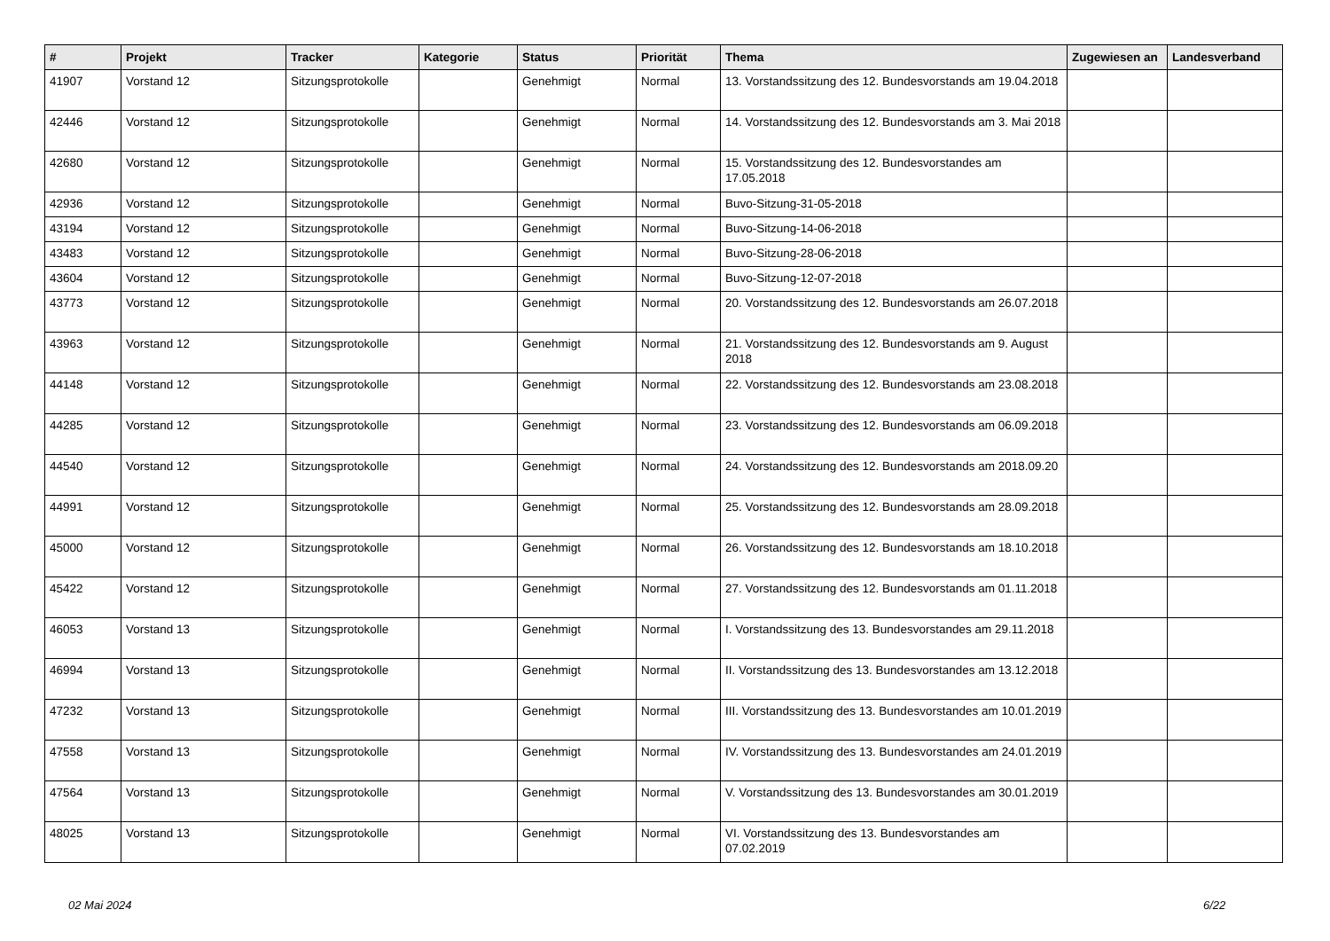| # | Projekt | Tracker | Kategorie | Status | Priorität | Thema | Zugewiesen an | Landesverband |
| --- | --- | --- | --- | --- | --- | --- | --- | --- |
| 41907 | Vorstand 12 | Sitzungsprotokolle | | Genehmigt | Normal | 13. Vorstandssitzung des 12. Bundesvorstands am 19.04.2018 | | |
| 42446 | Vorstand 12 | Sitzungsprotokolle | | Genehmigt | Normal | 14. Vorstandssitzung des 12. Bundesvorstands am 3. Mai 2018 | | |
| 42680 | Vorstand 12 | Sitzungsprotokolle | | Genehmigt | Normal | 15. Vorstandssitzung des 12. Bundesvorstandes am 17.05.2018 | | |
| 42936 | Vorstand 12 | Sitzungsprotokolle | | Genehmigt | Normal | Buvo-Sitzung-31-05-2018 | | |
| 43194 | Vorstand 12 | Sitzungsprotokolle | | Genehmigt | Normal | Buvo-Sitzung-14-06-2018 | | |
| 43483 | Vorstand 12 | Sitzungsprotokolle | | Genehmigt | Normal | Buvo-Sitzung-28-06-2018 | | |
| 43604 | Vorstand 12 | Sitzungsprotokolle | | Genehmigt | Normal | Buvo-Sitzung-12-07-2018 | | |
| 43773 | Vorstand 12 | Sitzungsprotokolle | | Genehmigt | Normal | 20. Vorstandssitzung des 12. Bundesvorstands am 26.07.2018 | | |
| 43963 | Vorstand 12 | Sitzungsprotokolle | | Genehmigt | Normal | 21. Vorstandssitzung des 12. Bundesvorstands am 9. August 2018 | | |
| 44148 | Vorstand 12 | Sitzungsprotokolle | | Genehmigt | Normal | 22. Vorstandssitzung des 12. Bundesvorstands am 23.08.2018 | | |
| 44285 | Vorstand 12 | Sitzungsprotokolle | | Genehmigt | Normal | 23. Vorstandssitzung des 12. Bundesvorstands am 06.09.2018 | | |
| 44540 | Vorstand 12 | Sitzungsprotokolle | | Genehmigt | Normal | 24. Vorstandssitzung des 12. Bundesvorstands am 2018.09.20 | | |
| 44991 | Vorstand 12 | Sitzungsprotokolle | | Genehmigt | Normal | 25. Vorstandssitzung des 12. Bundesvorstands am 28.09.2018 | | |
| 45000 | Vorstand 12 | Sitzungsprotokolle | | Genehmigt | Normal | 26. Vorstandssitzung des 12. Bundesvorstands am 18.10.2018 | | |
| 45422 | Vorstand 12 | Sitzungsprotokolle | | Genehmigt | Normal | 27. Vorstandssitzung des 12. Bundesvorstands am 01.11.2018 | | |
| 46053 | Vorstand 13 | Sitzungsprotokolle | | Genehmigt | Normal | I. Vorstandssitzung des 13. Bundesvorstandes am 29.11.2018 | | |
| 46994 | Vorstand 13 | Sitzungsprotokolle | | Genehmigt | Normal | II. Vorstandssitzung des 13. Bundesvorstandes am 13.12.2018 | | |
| 47232 | Vorstand 13 | Sitzungsprotokolle | | Genehmigt | Normal | III. Vorstandssitzung des 13. Bundesvorstandes am 10.01.2019 | | |
| 47558 | Vorstand 13 | Sitzungsprotokolle | | Genehmigt | Normal | IV. Vorstandssitzung des 13. Bundesvorstandes am 24.01.2019 | | |
| 47564 | Vorstand 13 | Sitzungsprotokolle | | Genehmigt | Normal | V. Vorstandssitzung des 13. Bundesvorstandes am 30.01.2019 | | |
| 48025 | Vorstand 13 | Sitzungsprotokolle | | Genehmigt | Normal | VI. Vorstandssitzung des 13. Bundesvorstandes am 07.02.2019 | | |
02 Mai 2024 6/22